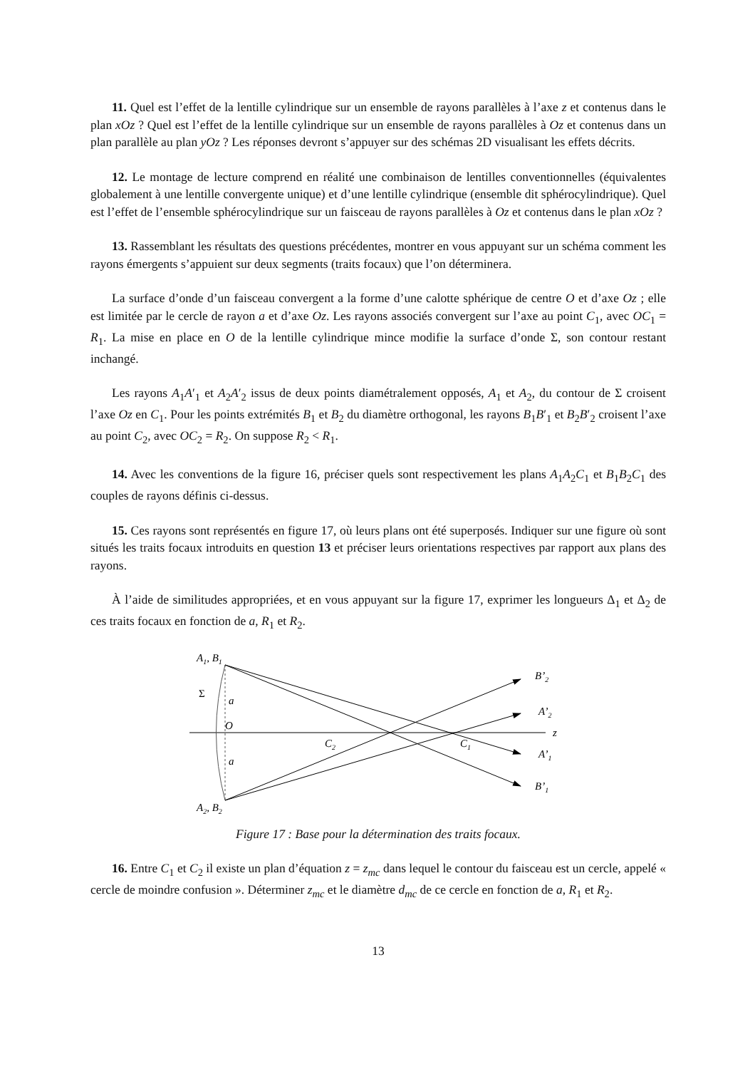11. Quel est l’effet de la lentille cylindrique sur un ensemble de rayons parallèles à l’axe z et contenus dans le plan xOz ? Quel est l’effet de la lentille cylindrique sur un ensemble de rayons parallèles à Oz et contenus dans un plan parallèle au plan yOz ? Les réponses devront s’appuyer sur des schémas 2D visualisant les effets décrits.
12. Le montage de lecture comprend en réalité une combinaison de lentilles conventionnelles (équivalentes globalement à une lentille convergente unique) et d’une lentille cylindrique (ensemble dit sphérocylindrique). Quel est l’effet de l’ensemble sphérocylindrique sur un faisceau de rayons parallèles à Oz et contenus dans le plan xOz ?
13. Rassemblant les résultats des questions précédentes, montrer en vous appuyant sur un schéma comment les rayons émergents s’appuient sur deux segments (traits focaux) que l’on déterminera.
La surface d’onde d’un faisceau convergent a la forme d’une calotte sphérique de centre O et d’axe Oz ; elle est limitée par le cercle de rayon a et d’axe Oz. Les rayons associés convergent sur l’axe au point C<sub>1</sub>, avec OC<sub>1</sub> = R<sub>1</sub>. La mise en place en O de la lentille cylindrique mince modifie la surface d’onde Σ, son contour restant inchangé.
Les rayons A<sub>1</sub>A′<sub>1</sub> et A<sub>2</sub>A′<sub>2</sub> issus de deux points diamétralement opposés, A<sub>1</sub> et A<sub>2</sub>, du contour de Σ croisent l’axe Oz en C<sub>1</sub>. Pour les points extrémités B<sub>1</sub> et B<sub>2</sub> du diamètre orthogonal, les rayons B<sub>1</sub>B′<sub>1</sub> et B<sub>2</sub>B′<sub>2</sub> croisent l’axe au point C<sub>2</sub>, avec OC<sub>2</sub> = R<sub>2</sub>. On suppose R<sub>2</sub> < R<sub>1</sub>.
14. Avec les conventions de la figure 16, préciser quels sont respectivement les plans A<sub>1</sub>A<sub>2</sub>C<sub>1</sub> et B<sub>1</sub>B<sub>2</sub>C<sub>1</sub> des couples de rayons définis ci-dessus.
15. Ces rayons sont représentés en figure 17, où leurs plans ont été superposés. Indiquer sur une figure où sont situés les traits focaux introduits en question 13 et préciser leurs orientations respectives par rapport aux plans des rayons.
À l’aide de similitudes appropriées, et en vous appuyant sur la figure 17, exprimer les longueurs Δ<sub>1</sub> et Δ<sub>2</sub> de ces traits focaux en fonction de a, R<sub>1</sub> et R<sub>2</sub>.
z
A1, B1
A2, B2
Σ
a
O
a
C2
C1
B’2
A’2
A’1
B’1
Figure 17 : Base pour la détermination des traits focaux.
16. Entre C<sub>1</sub> et C<sub>2</sub> il existe un plan d’équation z = z<sub>mc</sub> dans lequel le contour du faisceau est un cercle, appelé « cercle de moindre confusion ». Déterminer z<sub>mc</sub> et le diamètre d<sub>mc</sub> de ce cercle en fonction de a, R<sub>1</sub> et R<sub>2</sub>.
13